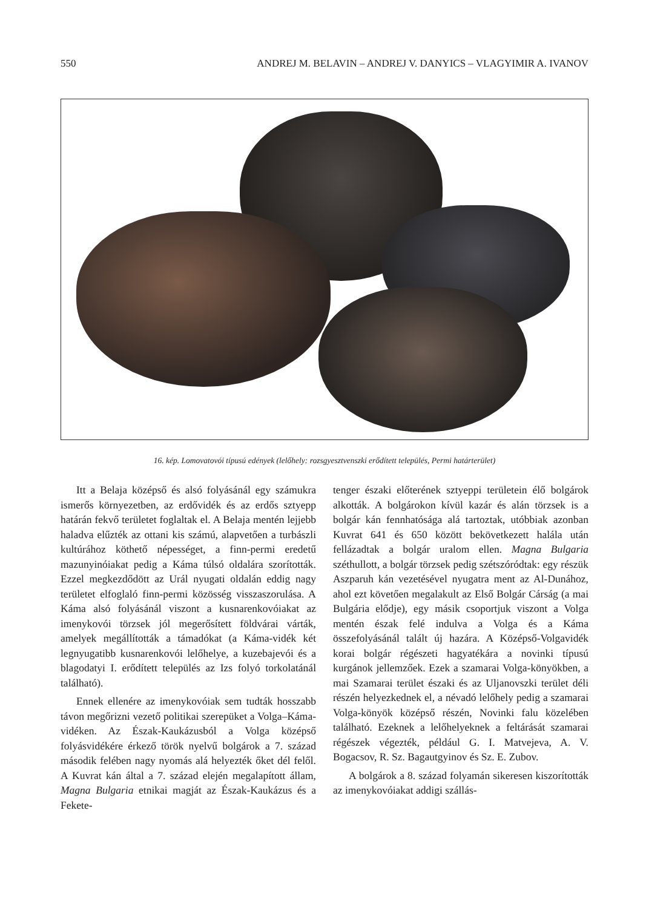550 ANDREJ M. BELAVIN – ANDREJ V. DANYICS – VLAGYIMIR A. IVANOV
16. kép. Lomovatovói típusú edények (lelőhely: rozsgyesztvenszki erődített település, Permi határterület)
Itt a Belaja középső és alsó folyásánál egy számukra ismerős környezetben, az erdővidék és az erdős sztyepp határán fekvő területet foglaltak el. A Belaja mentén lejjebb haladva elűzték az ottani kis számú, alapvetően a turbászli kultúrához köthető népességet, a finn-permi eredetű mazunyinóiakat pedig a Káma túlsó oldalára szorították. Ezzel megkezdődött az Urál nyugati oldalán eddig nagy területet elfoglaló finn-permi közösség visszaszorulása. A Káma alsó folyásánál viszont a kusnarenkovóiakat az imenykovói törzsek jól megerősített földvárai várták, amelyek megállították a támadókat (a Káma-vidék két legnyugatibb kusnarenkovói lelőhelye, a kuzebajevói és a blagodatyi I. erődített település az Izs folyó torkolatánál található).
Ennek ellenére az imenykovóiak sem tudták hosszabb távon megőrizni vezető politikai szerepüket a Volga–Káma-vidéken. Az Észak-Kaukázusból a Volga középső folyásvidékére érkező török nyelvű bolgárok a 7. század második felében nagy nyomás alá helyezték őket dél felől. A Kuvrat kán által a 7. század elején megalapított állam, Magna Bulgaria etnikai magját az Észak-Kaukázus és a Fekete-
tenger északi előterének sztyeppi területein élő bolgárok alkották. A bolgárokon kívül kazár és alán törzsek is a bolgár kán fennhatósága alá tartoztak, utóbbiak azonban Kuvrat 641 és 650 között bekövetkezett halála után fellázadtak a bolgár uralom ellen. Magna Bulgaria széthullott, a bolgár törzsek pedig szétszóródtak: egy részük Aszparuh kán vezetésével nyugatra ment az Al-Dunához, ahol ezt követően megalakult az Első Bolgár Cárság (a mai Bulgária elődje), egy másik csoportjuk viszont a Volga mentén észak felé indulva a Volga és a Káma összefolyásánál talált új hazára. A Középső-Volgavidék korai bolgár régészeti hagyatékára a novinki típusú kurgánok jellemzőek. Ezek a szamarai Volga-könyökben, a mai Szamarai terület északi és az Uljanovszki terület déli részén helyezkednek el, a névadó lelőhely pedig a szamarai Volga-könyök középső részén, Novinki falu közelében található. Ezeknek a lelőhelyeknek a feltárását szamarai régészek végezték, például G. I. Matvejeva, A. V. Bogacsov, R. Sz. Bagautgyinov és Sz. E. Zubov.
A bolgárok a 8. század folyamán sikeresen kiszorították az imenykovóiakat addigi szállás-